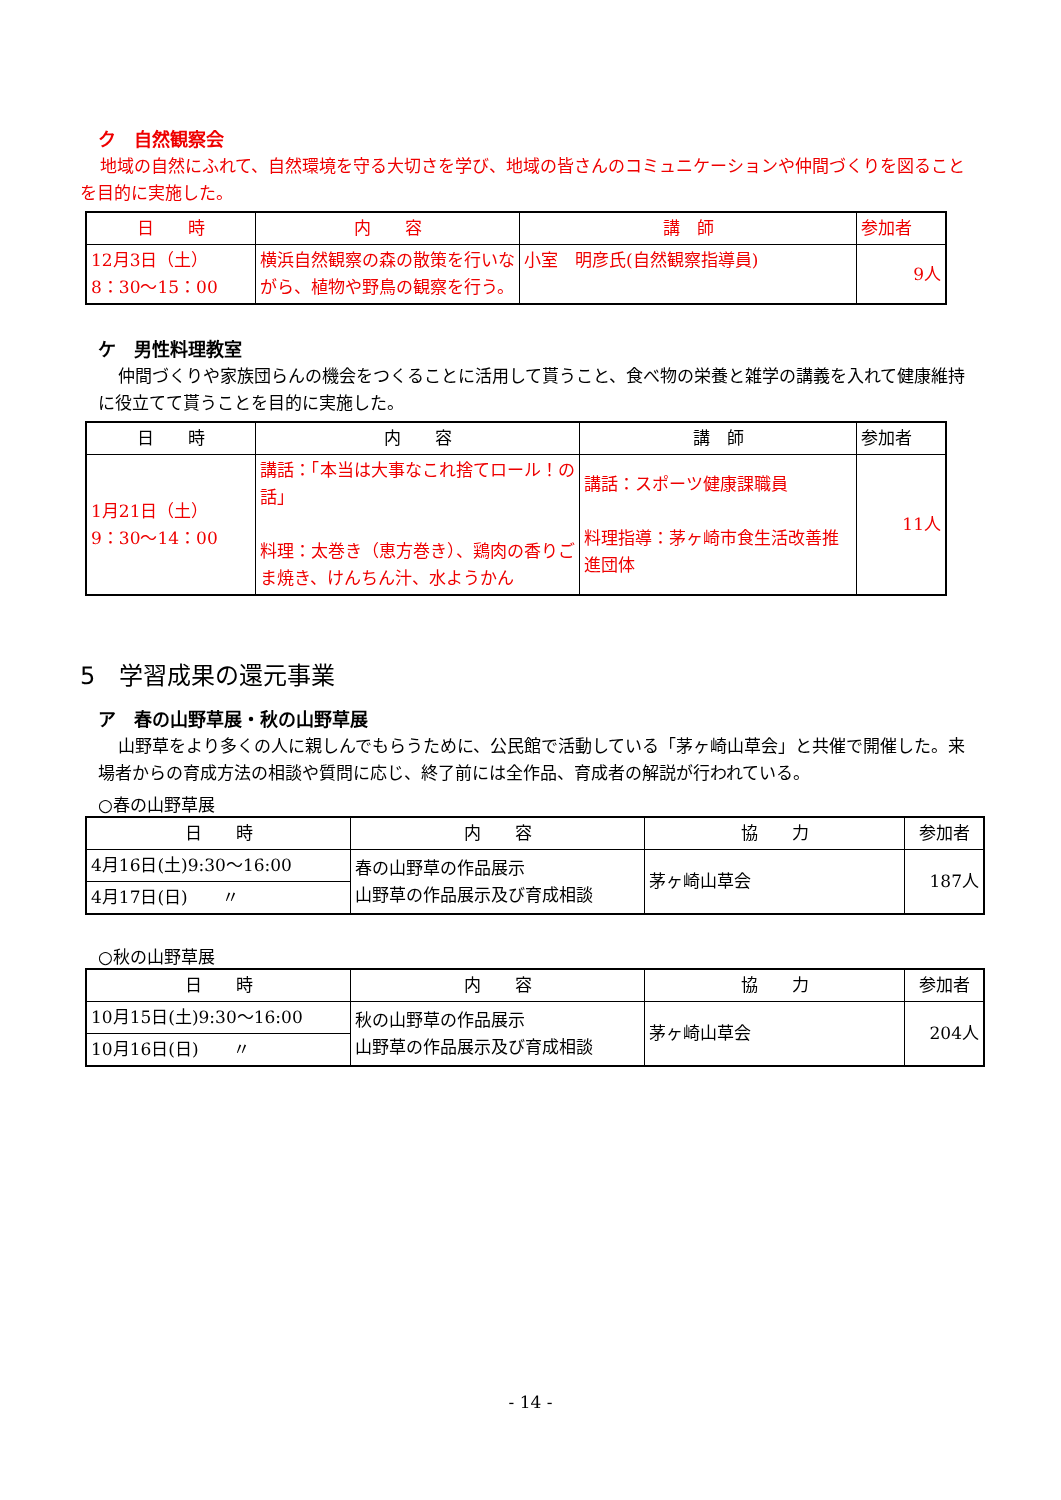ク　自然観察会
地域の自然にふれて、自然環境を守る大切さを学び、地域の皆さんのコミュニケーションや仲間づくりを図ることを目的に実施した。
| 日 時 | 内 容 | 講 師 | 参加者 |
| --- | --- | --- | --- |
| 12月3日（土） 8：30〜15：00 | 横浜自然観察の森の散策を行いながら、植物や野鳥の観察を行う。 | 小室 明彦氏(自然観察指導員) | 9人 |
ケ　男性料理教室
仲間づくりや家族団らんの機会をつくることに活用して貰うこと、食べ物の栄養と雑学の講義を入れて健康維持に役立てて貰うことを目的に実施した。
| 日 時 | 内 容 | 講 師 | 参加者 |
| --- | --- | --- | --- |
| 1月21日（土） 9：30〜14：00 | 講話：「本当は大事なこれ捨てロール！の話」 料理：太巻き（恵方巻き）、鶏肉の香りごま焼き、けんちん汁、水ようかん | 講話：スポーツ健康課職員 料理指導：茅ヶ崎市食生活改善推進団体 | 11人 |
5　学習成果の還元事業
ア　春の山野草展・秋の山野草展
山野草をより多くの人に親しんでもらうために、公民館で活動している「茅ヶ崎山草会」と共催で開催した。来場者からの育成方法の相談や質問に応じ、終了前には全作品、育成者の解説が行われている。
○春の山野草展
| 日 時 | 内 容 | 協 力 | 参加者 |
| --- | --- | --- | --- |
| 4月16日(土)9:30〜16:00 | 春の山野草の作品展示 山野草の作品展示及び育成相談 | 茅ヶ崎山草会 | 187人 |
| 4月17日(日) 〃 | | | |
○秋の山野草展
| 日 時 | 内 容 | 協 力 | 参加者 |
| --- | --- | --- | --- |
| 10月15日(土)9:30〜16:00 | 秋の山野草の作品展示 山野草の作品展示及び育成相談 | 茅ヶ崎山草会 | 204人 |
| 10月16日(日) 〃 | | | |
- 14 -